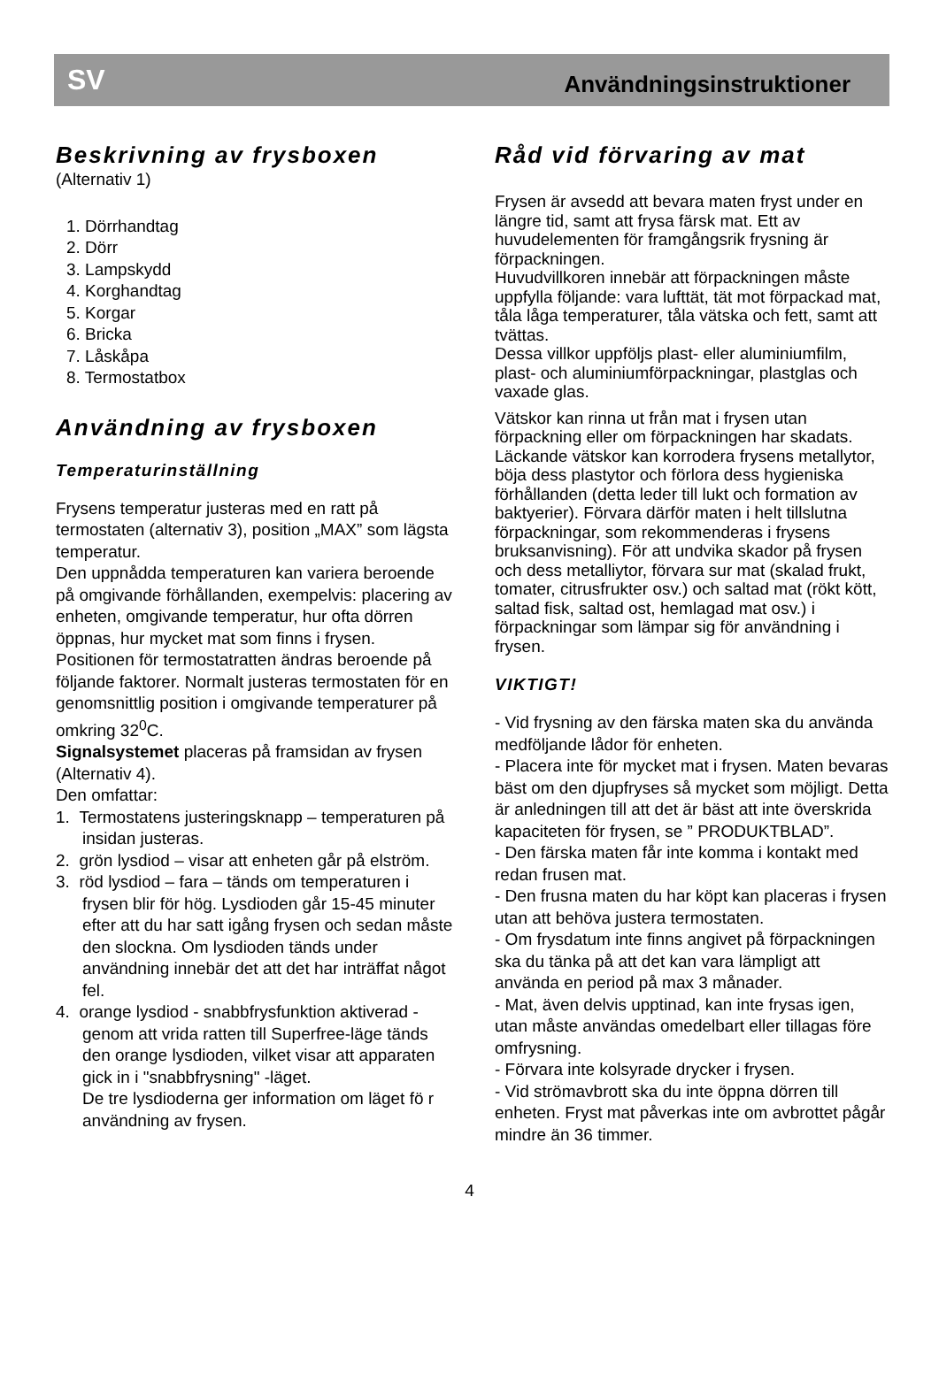SV Användningsinstruktioner
Beskrivning av frysboxen
(Alternativ 1)
1. Dörrhandtag
2. Dörr
3. Lampskydd
4. Korghandtag
5. Korgar
6. Bricka
7. Låskåpa
8. Termostatbox
Användning av frysboxen
Temperaturinställning
Frysens temperatur justeras med en ratt på termostaten (alternativ 3), position „MAX” som lägsta temperatur.
Den uppnådda temperaturen kan variera beroende på omgivande förhållanden, exempelvis: placering av enheten, omgivande temperatur, hur ofta dörren öppnas, hur mycket mat som finns i frysen. Positionen för termostatratten ändras beroende på följande faktorer. Normalt justeras termostaten för en genomsnittlig position i omgivande temperaturer på omkring 32<sup>0</sup>C.
Signalsystemet placeras på framsidan av frysen (Alternativ 4).
Den omfattar:
1. Termostatens justeringsknapp – temperaturen på insidan justeras.
2. grön lysdiod – visar att enheten går på elström.
3. röd lysdiod – fara – tänds om temperaturen i frysen blir för hög. Lysdioden går 15-45 minuter efter att du har satt igång frysen och sedan måste den slockna. Om lysdioden tänds under användning innebär det att det har inträffat något fel.
4. orange lysdiod - snabbfrysfunktion aktiverad - genom att vrida ratten till Superfree-läge tänds den orange lysdioden, vilket visar att apparaten gick in i "snabbfrysning" -läget.
De tre lysdioderna ger information om läget fö r användning av frysen.
Råd vid förvaring av mat
Frysen är avsedd att bevara maten fryst under en längre tid, samt att frysa färsk mat. Ett av huvudelementen för framgångsrik frysning är förpackningen.
Huvudvillkoren innebär att förpackningen måste uppfylla följande: vara lufttät, tät mot förpackad mat, tåla låga temperaturer, tåla vätska och fett, samt att tvättas.
Dessa villkor uppföljs plast- eller aluminiumfilm, plast- och aluminiumförpackningar, plastglas och vaxade glas.
Vätskor kan rinna ut från mat i frysen utan förpackning eller om förpackningen har skadats. Läckande vätskor kan korrodera frysens metallytor, böja dess plastytor och förlora dess hygieniska förhållanden (detta leder till lukt och formation av baktyerier). Förvara därför maten i helt tillslutna förpackningar, som rekommenderas i frysens bruksanvisning). För att undvika skador på frysen och dess metalliytor, förvara sur mat (skalad frukt, tomater, citrusfrukter osv.) och saltad mat (rökt kött, saltad fisk, saltad ost, hemlagad mat osv.) i förpackningar som lämpar sig för användning i frysen.
VIKTIGT!
- Vid frysning av den färska maten ska du använda medföljande lådor för enheten.
- Placera inte för mycket mat i frysen. Maten bevaras bäst om den djupfryses så mycket som möjligt. Detta är anledningen till att det är bäst att inte överskrida kapaciteten för frysen, se ” PRODUKTBLAD”.
- Den färska maten får inte komma i kontakt med redan frusen mat.
- Den frusna maten du har köpt kan placeras i frysen utan att behöva justera termostaten.
- Om frysdatum inte finns angivet på förpackningen ska du tänka på att det kan vara lämpligt att använda en period på max 3 månader.
- Mat, även delvis upptinad, kan inte frysas igen, utan måste användas omedelbart eller tillagas före omfrysning.
- Förvara inte kolsyrade drycker i frysen.
- Vid strömavbrott ska du inte öppna dörren till enheten. Fryst mat påverkas inte om avbrottet pågår mindre än 36 timmer.
4